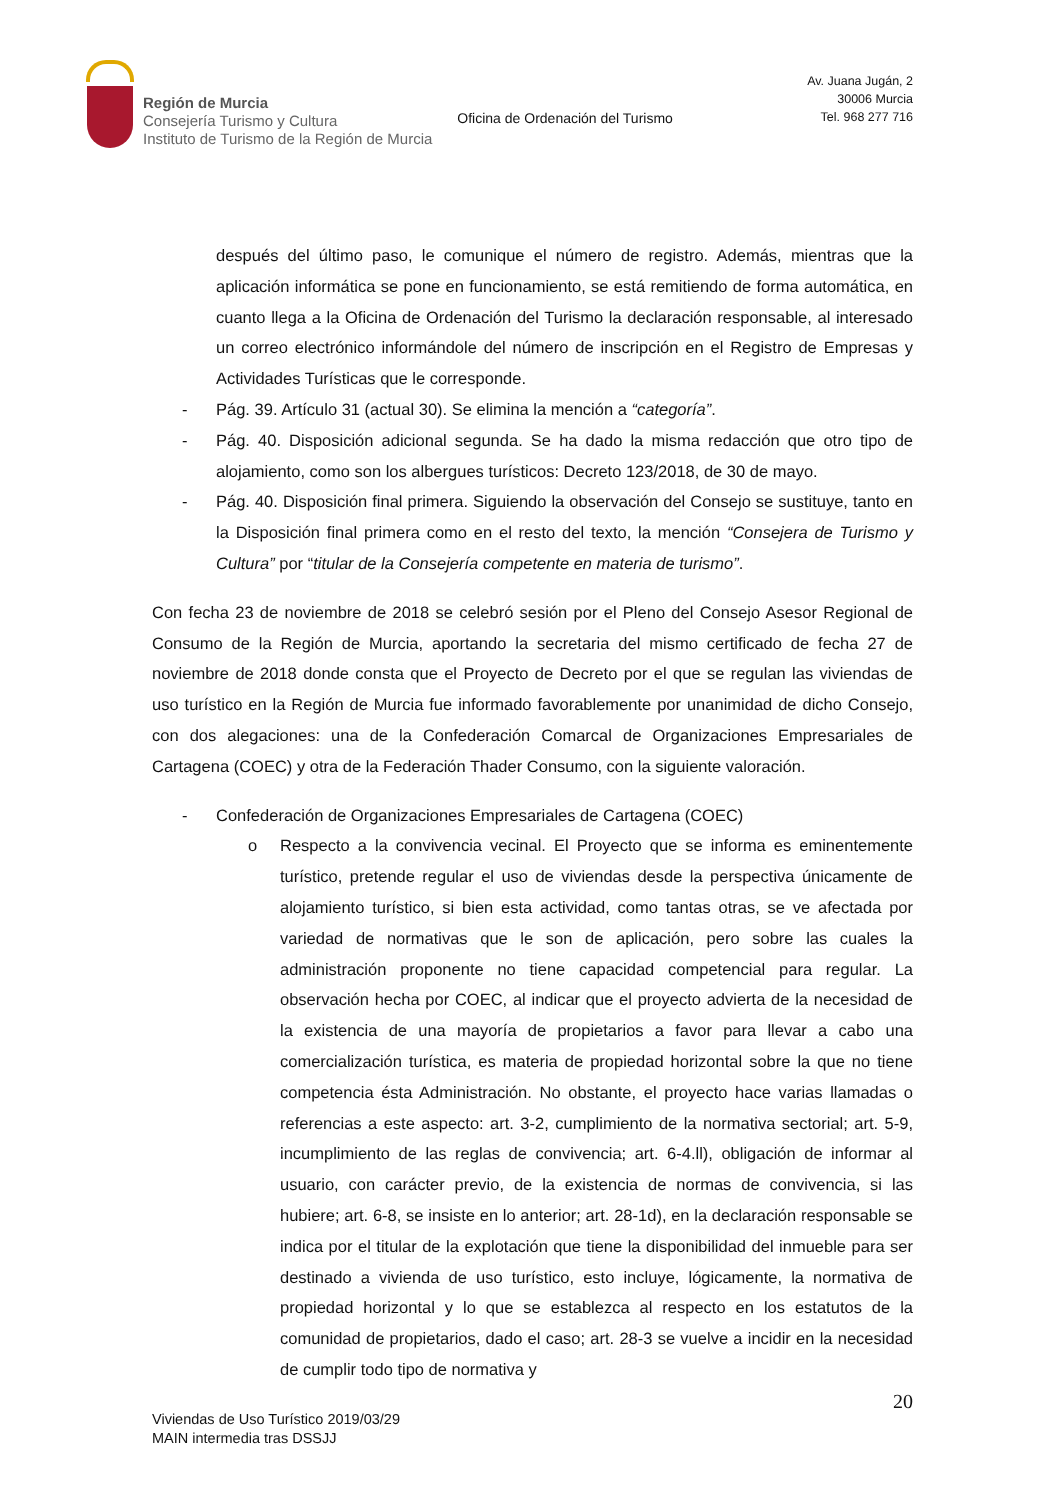Región de Murcia
Consejería Turismo y Cultura
Instituto de Turismo de la Región de Murcia
Oficina de Ordenación del Turismo
Av. Juana Jugán, 2
30006 Murcia
Tel. 968 277 716
después del último paso, le comunique el número de registro. Además, mientras que la aplicación informática se pone en funcionamiento, se está remitiendo de forma automática, en cuanto llega a la Oficina de Ordenación del Turismo la declaración responsable, al interesado un correo electrónico informándole del número de inscripción en el Registro de Empresas y Actividades Turísticas que le corresponde.
- Pág. 39. Artículo 31 (actual 30). Se elimina la mención a “categoría”.
- Pág. 40. Disposición adicional segunda. Se ha dado la misma redacción que otro tipo de alojamiento, como son los albergues turísticos: Decreto 123/2018, de 30 de mayo.
- Pág. 40. Disposición final primera. Siguiendo la observación del Consejo se sustituye, tanto en la Disposición final primera como en el resto del texto, la mención “Consejera de Turismo y Cultura” por “titular de la Consejería competente en materia de turismo”.
Con fecha 23 de noviembre de 2018 se celebró sesión por el Pleno del Consejo Asesor Regional de Consumo de la Región de Murcia, aportando la secretaria del mismo certificado de fecha 27 de noviembre de 2018 donde consta que el Proyecto de Decreto por el que se regulan las viviendas de uso turístico en la Región de Murcia fue informado favorablemente por unanimidad de dicho Consejo, con dos alegaciones: una de la Confederación Comarcal de Organizaciones Empresariales de Cartagena (COEC) y otra de la Federación Thader Consumo, con la siguiente valoración.
- Confederación de Organizaciones Empresariales de Cartagena (COEC)
o Respecto a la convivencia vecinal. El Proyecto que se informa es eminentemente turístico, pretende regular el uso de viviendas desde la perspectiva únicamente de alojamiento turístico, si bien esta actividad, como tantas otras, se ve afectada por variedad de normativas que le son de aplicación, pero sobre las cuales la administración proponente no tiene capacidad competencial para regular. La observación hecha por COEC, al indicar que el proyecto advierta de la necesidad de la existencia de una mayoría de propietarios a favor para llevar a cabo una comercialización turística, es materia de propiedad horizontal sobre la que no tiene competencia ésta Administración. No obstante, el proyecto hace varias llamadas o referencias a este aspecto: art. 3-2, cumplimiento de la normativa sectorial; art. 5-9, incumplimiento de las reglas de convivencia; art. 6-4.ll), obligación de informar al usuario, con carácter previo, de la existencia de normas de convivencia, si las hubiere; art. 6-8, se insiste en lo anterior; art. 28-1d), en la declaración responsable se indica por el titular de la explotación que tiene la disponibilidad del inmueble para ser destinado a vivienda de uso turístico, esto incluye, lógicamente, la normativa de propiedad horizontal y lo que se establezca al respecto en los estatutos de la comunidad de propietarios, dado el caso; art. 28-3 se vuelve a incidir en la necesidad de cumplir todo tipo de normativa y
20
Viviendas de Uso Turístico 2019/03/29
MAIN intermedia tras DSSJJ